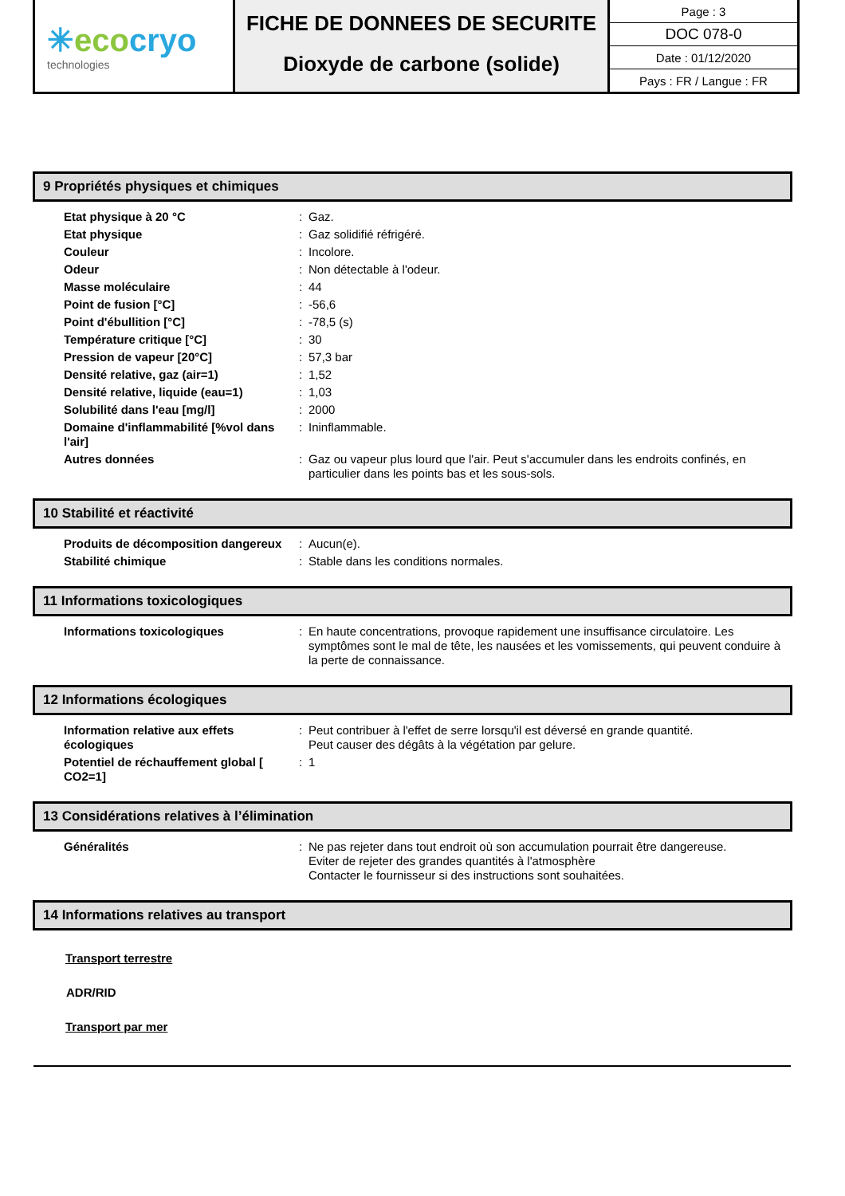✳eco cryo
technologies
FICHE DE DONNEES DE SECURITE
Dioxyde de carbone (solide)
Page : 3
DOC 078-0
Date : 01/12/2020
Pays : FR / Langue : FR
9 Propriétés physiques et chimiques
| Etat physique à 20 °C | : | Gaz. |
| Etat physique | : | Gaz solidifié réfrigéré. |
| Couleur | : | Incolore. |
| Odeur | : | Non détectable à l'odeur. |
| Masse moléculaire | : | 44 |
| Point de fusion [°C] | : | -56,6 |
| Point d'ébullition [°C] | : | -78,5 (s) |
| Température critique [°C] | : | 30 |
| Pression de vapeur [20°C] | : | 57,3 bar |
| Densité relative, gaz (air=1) | : | 1,52 |
| Densité relative, liquide (eau=1) | : | 1,03 |
| Solubilité dans l'eau [mg/l] | : | 2000 |
| Domaine d'inflammabilité [%vol dans l'air] | : | Ininflammable. |
| Autres données | : | Gaz ou vapeur plus lourd que l'air. Peut s'accumuler dans les endroits confinés, en particulier dans les points bas et les sous-sols. |
10 Stabilité et réactivité
| Produits de décomposition dangereux | : | Aucun(e). |
| Stabilité chimique | : | Stable dans les conditions normales. |
11 Informations toxicologiques
| Informations toxicologiques | : | En haute concentrations, provoque rapidement une insuffisance circulatoire. Les symptômes sont le mal de tête, les nausées et les vomissements, qui peuvent conduire à la perte de connaissance. |
12 Informations écologiques
| Information relative aux effets écologiques | : | Peut contribuer à l'effet de serre lorsqu'il est déversé en grande quantité. Peut causer des dégâts à la végétation par gelure. |
| Potentiel de réchauffement global [ CO2=1] | : | 1 |
13 Considérations relatives à l’élimination
| Généralités | : | Ne pas rejeter dans tout endroit où son accumulation pourrait être dangereuse. Eviter de rejeter des grandes quantités à l'atmosphère Contacter le fournisseur si des instructions sont souhaitées. |
14 Informations relatives au transport
Transport terrestre
ADR/RID
Transport par mer